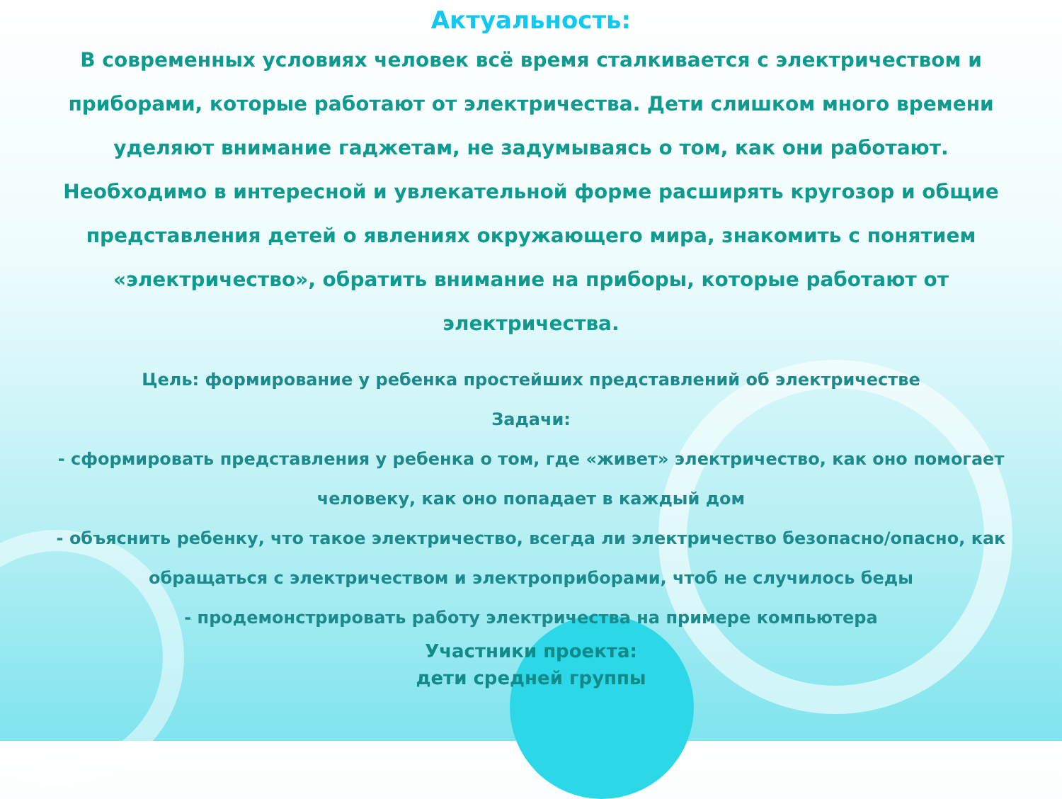Актуальность:
В современных условиях человек всё время сталкивается с электричеством и приборами, которые работают от электричества. Дети слишком много времени уделяют внимание гаджетам, не задумываясь о том, как они работают. Необходимо в интересной и увлекательной форме расширять кругозор и общие представления детей о явлениях окружающего мира, знакомить с понятием «электричество», обратить внимание на приборы, которые работают от электричества.
Цель: формирование у ребенка простейших представлений об электричестве
Задачи:
- сформировать представления у ребенка о том, где «живет» электричество, как оно помогает человеку, как оно попадает в каждый дом
- объяснить ребенку, что такое электричество, всегда ли электричество безопасно/опасно, как обращаться с электричеством и электроприборами, чтоб не случилось беды
- продемонстрировать работу электричества на примере компьютера
Участники проекта:
дети средней группы